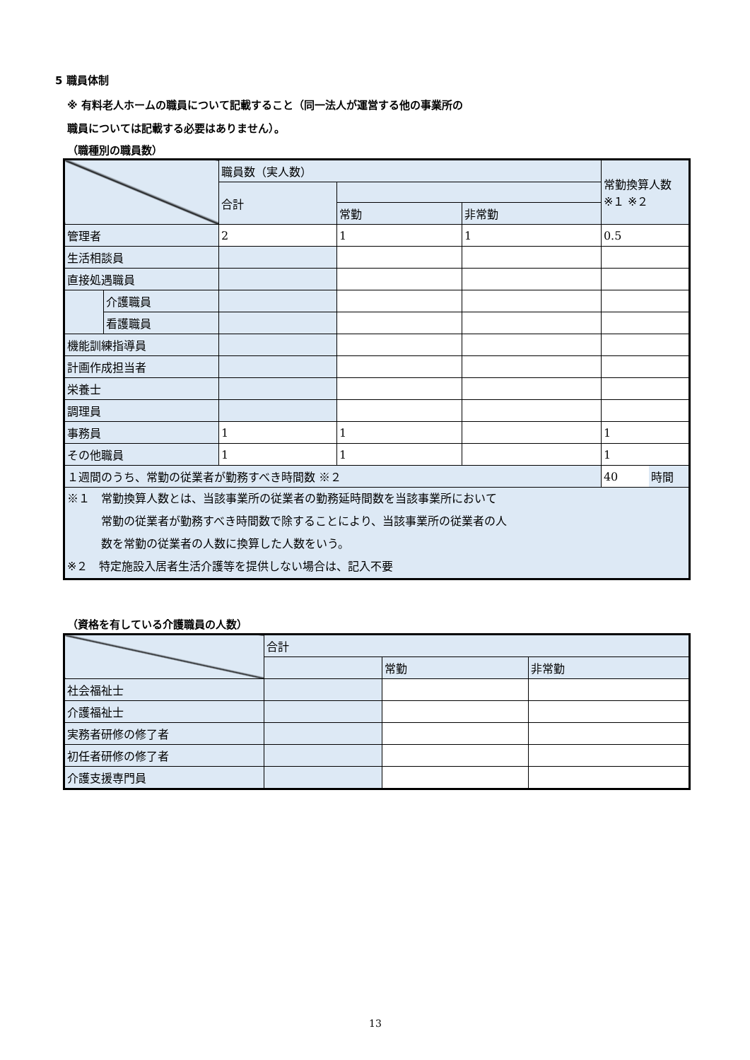5 職員体制
※ 有料老人ホームの職員について記載すること（同一法人が運営する他の事業所の
職員については記載する必要はありません）。
（職種別の職員数）
| | | 職員数（実人数） | | | 常勤換算人数 ※１ ※２ | |
| | | 合計 | | | | |
| | | | 常勤 | 非常勤 | | |
| 管理者 | | 2 | 1 | 1 | 0.5 | |
| 生活相談員 | | | | | | |
| 直接処遇職員 | | | | | | |
| | 介護職員 | | | | | |
| | 看護職員 | | | | | |
| 機能訓練指導員 | | | | | | |
| 計画作成担当者 | | | | | | |
| 栄養士 | | | | | | |
| 調理員 | | | | | | |
| 事務員 | | 1 | 1 | | 1 | |
| その他職員 | | 1 | 1 | | 1 | |
| １週間のうち、常勤の従業者が勤務すべき時間数 ※２ | | | | | 40 | 時間 |
| ※１ 常勤換算人数とは、当該事業所の従業者の勤務延時間数を当該事業所において 常勤の従業者が勤務すべき時間数で除することにより、当該事業所の従業者の人 数を常勤の従業者の人数に換算した人数をいう。 ※２ 特定施設入居者生活介護等を提供しない場合は、記入不要 | | | | | | |
（資格を有している介護職員の人数）
| | 合計 | | |
| | | 常勤 | 非常勤 |
| 社会福祉士 | | | |
| 介護福祉士 | | | |
| 実務者研修の修了者 | | | |
| 初任者研修の修了者 | | | |
| 介護支援専門員 | | | |
13